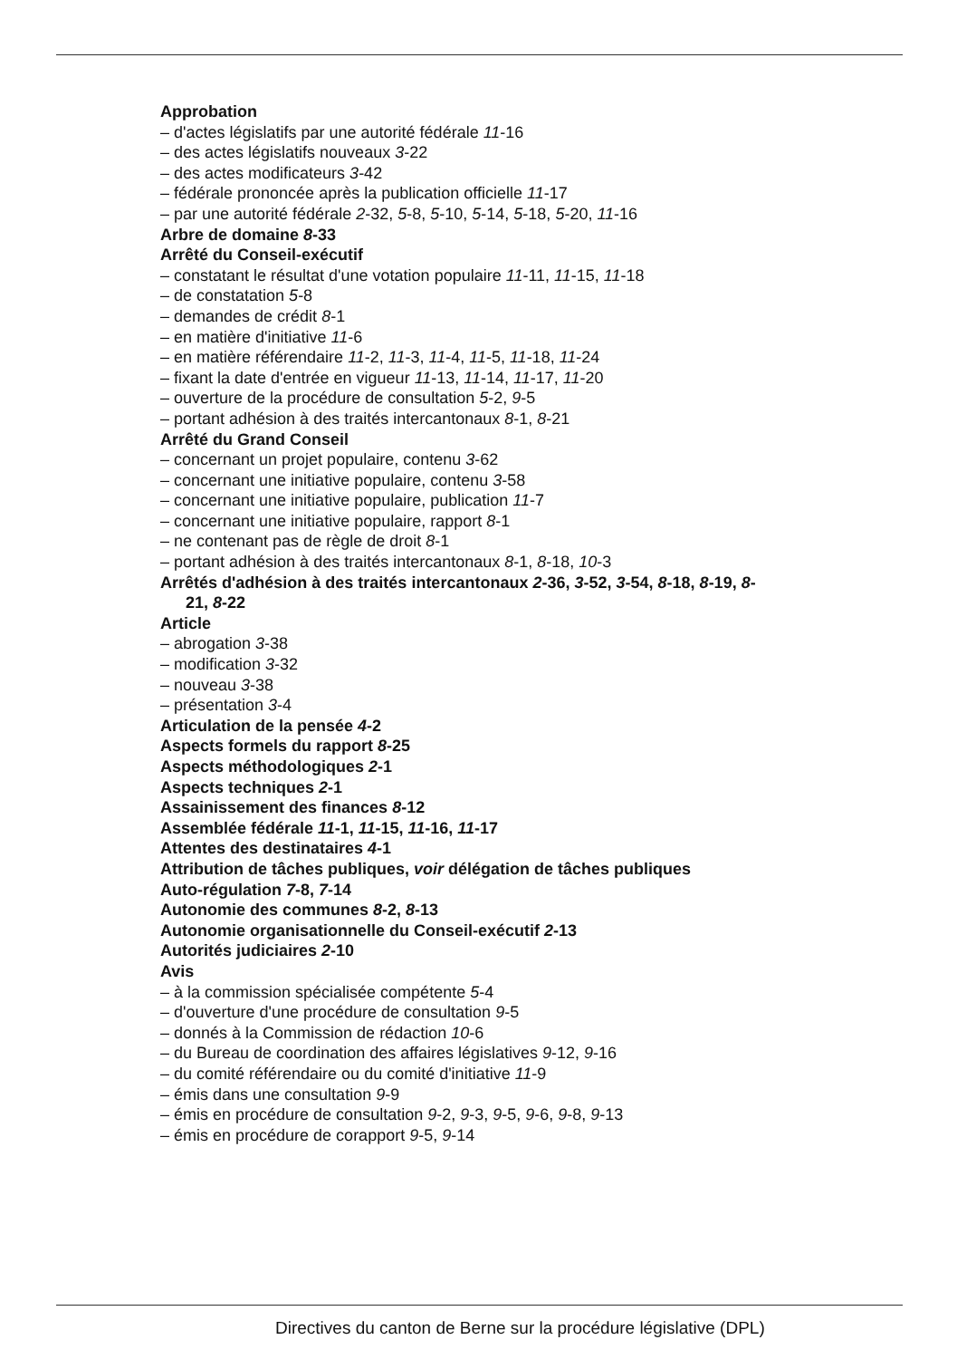Approbation
– d'actes législatifs par une autorité fédérale 11-16
– des actes législatifs nouveaux 3-22
– des actes modificateurs 3-42
– fédérale prononcée après la publication officielle 11-17
– par une autorité fédérale 2-32, 5-8, 5-10, 5-14, 5-18, 5-20, 11-16
Arbre de domaine 8-33
Arrêté du Conseil-exécutif
– constatant le résultat d'une votation populaire 11-11, 11-15, 11-18
– de constatation 5-8
– demandes de crédit 8-1
– en matière d'initiative 11-6
– en matière référendaire 11-2, 11-3, 11-4, 11-5, 11-18, 11-24
– fixant la date d'entrée en vigueur 11-13, 11-14, 11-17, 11-20
– ouverture de la procédure de consultation 5-2, 9-5
– portant adhésion à des traités intercantonaux 8-1, 8-21
Arrêté du Grand Conseil
– concernant un projet populaire, contenu 3-62
– concernant une initiative populaire, contenu 3-58
– concernant une initiative populaire, publication 11-7
– concernant une initiative populaire, rapport 8-1
– ne contenant pas de règle de droit 8-1
– portant adhésion à des traités intercantonaux 8-1, 8-18, 10-3
Arrêtés d'adhésion à des traités intercantonaux 2-36, 3-52, 3-54, 8-18, 8-19, 8-21, 8-22
Article
– abrogation 3-38
– modification 3-32
– nouveau 3-38
– présentation 3-4
Articulation de la pensée 4-2
Aspects formels du rapport 8-25
Aspects méthodologiques 2-1
Aspects techniques 2-1
Assainissement des finances 8-12
Assemblée fédérale 11-1, 11-15, 11-16, 11-17
Attentes des destinataires 4-1
Attribution de tâches publiques, voir délégation de tâches publiques
Auto-régulation 7-8, 7-14
Autonomie des communes 8-2, 8-13
Autonomie organisationnelle du Conseil-exécutif 2-13
Autorités judiciaires 2-10
Avis
– à la commission spécialisée compétente 5-4
– d'ouverture d'une procédure de consultation 9-5
– donnés à la Commission de rédaction 10-6
– du Bureau de coordination des affaires législatives 9-12, 9-16
– du comité référendaire ou du comité d'initiative 11-9
– émis dans une consultation 9-9
– émis en procédure de consultation 9-2, 9-3, 9-5, 9-6, 9-8, 9-13
– émis en procédure de corapport 9-5, 9-14
Directives du canton de Berne sur la procédure législative (DPL)